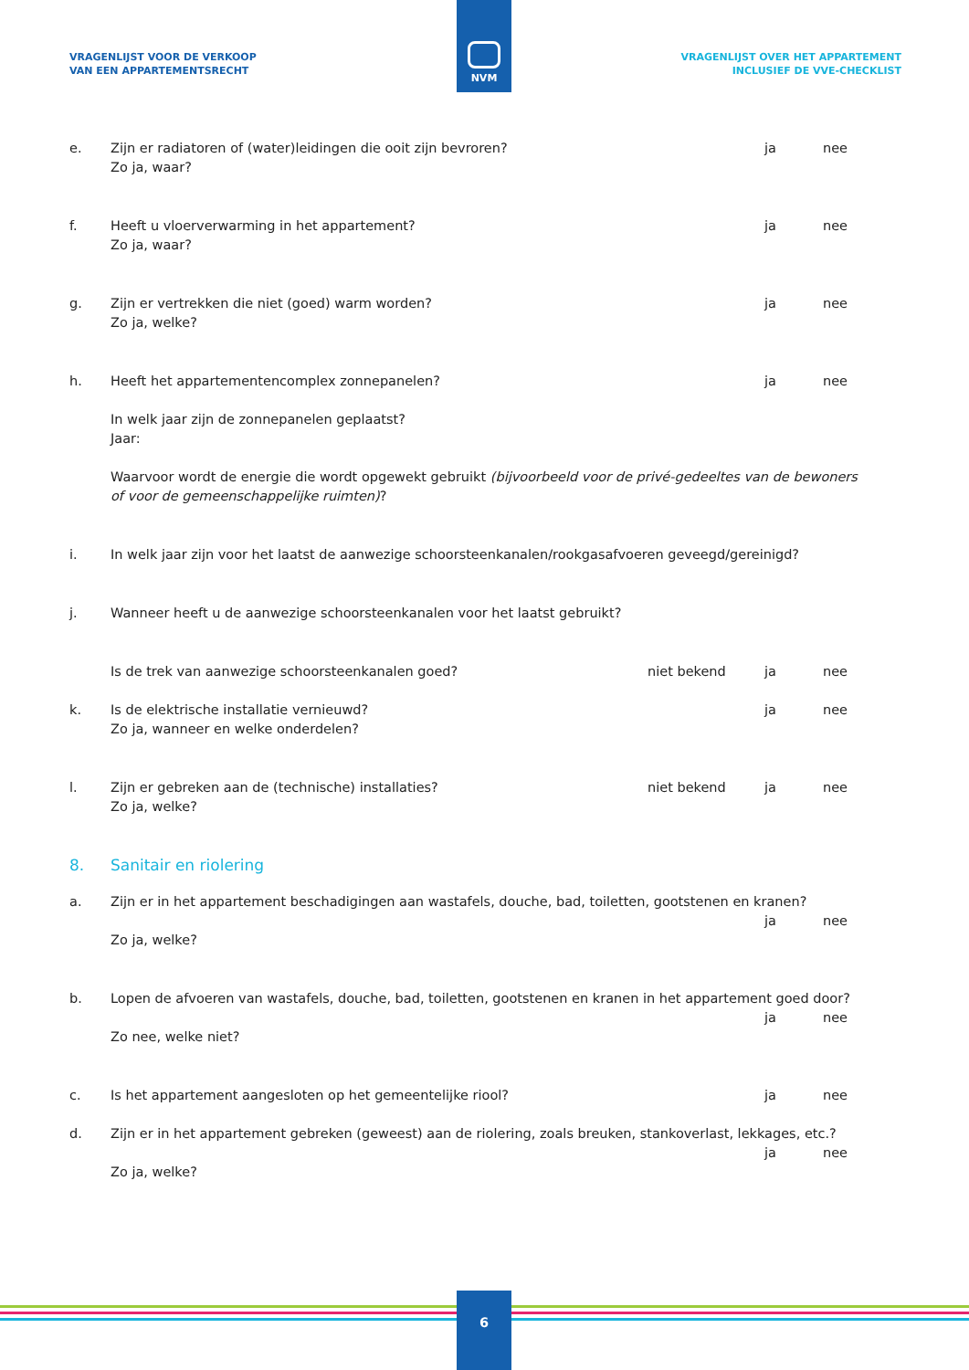NVM
VRAGENLIJST VOOR DE VERKOOP
VAN EEN APPARTEMENTSRECHT
VRAGENLIJST OVER HET APPARTEMENT
INCLUSIEF DE VVE-CHECKLIST
e. Zijn er radiatoren of (water)leidingen die ooit zijn bevroren?
Zo ja, waar?
ja nee
f. Heeft u vloerverwarming in het appartement?
Zo ja, waar?
ja nee
g. Zijn er vertrekken die niet (goed) warm worden?
Zo ja, welke?
ja nee
h. Heeft het appartementencomplex zonnepanelen?
ja nee
In welk jaar zijn de zonnepanelen geplaatst?
Jaar:
Waarvoor wordt de energie die wordt opgewekt gebruikt (bijvoorbeeld voor de privé-gedeeltes van de bewoners of voor de gemeenschappelijke ruimten)?
i. In welk jaar zijn voor het laatst de aanwezige schoorsteenkanalen/rookgasafvoeren geveegd/gereinigd?
j. Wanneer heeft u de aanwezige schoorsteenkanalen voor het laatst gebruikt?
Is de trek van aanwezige schoorsteenkanalen goed?
niet bekend ja nee
k. Is de elektrische installatie vernieuwd?
Zo ja, wanneer en welke onderdelen?
ja nee
l. Zijn er gebreken aan de (technische) installaties?
Zo ja, welke?
niet bekend ja nee
8. Sanitair en riolering
a. Zijn er in het appartement beschadigingen aan wastafels, douche, bad, toiletten, gootstenen en kranen?
ja nee
Zo ja, welke?
b. Lopen de afvoeren van wastafels, douche, bad, toiletten, gootstenen en kranen in het appartement goed door?
ja nee
Zo nee, welke niet?
c. Is het appartement aangesloten op het gemeentelijke riool?
ja nee
d. Zijn er in het appartement gebreken (geweest) aan de riolering, zoals breuken, stankoverlast, lekkages, etc.?
ja nee
Zo ja, welke?
6